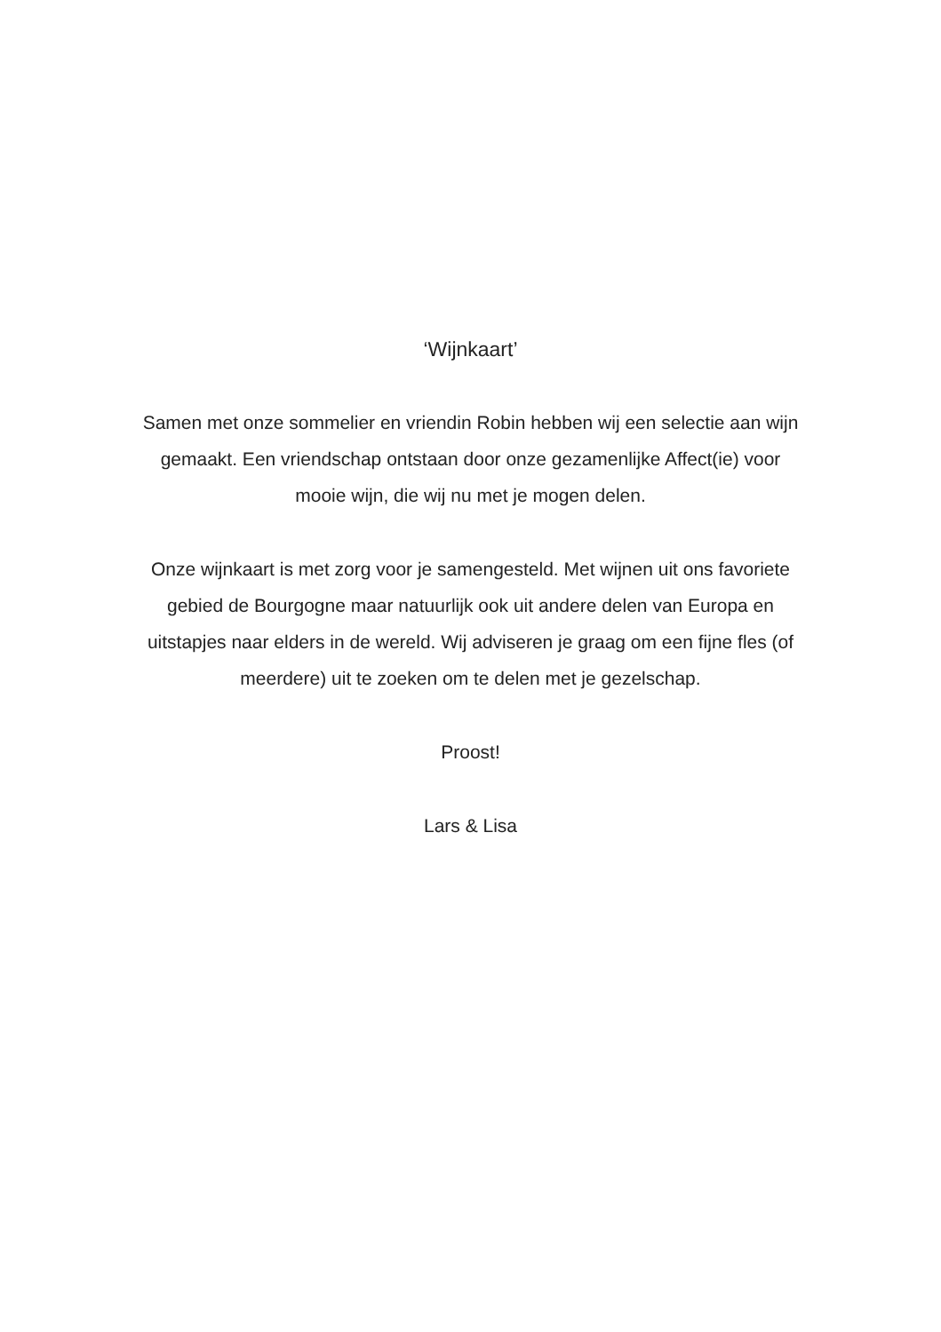‘Wijnkaart’
Samen met onze sommelier en vriendin Robin hebben wij een selectie aan wijn gemaakt. Een vriendschap ontstaan door onze gezamenlijke Affect(ie) voor mooie wijn, die wij nu met je mogen delen.
Onze wijnkaart is met zorg voor je samengesteld. Met wijnen uit ons favoriete gebied de Bourgogne maar natuurlijk ook uit andere delen van Europa en uitstapjes naar elders in de wereld. Wij adviseren je graag om een fijne fles (of meerdere) uit te zoeken om te delen met je gezelschap.
Proost!
Lars & Lisa